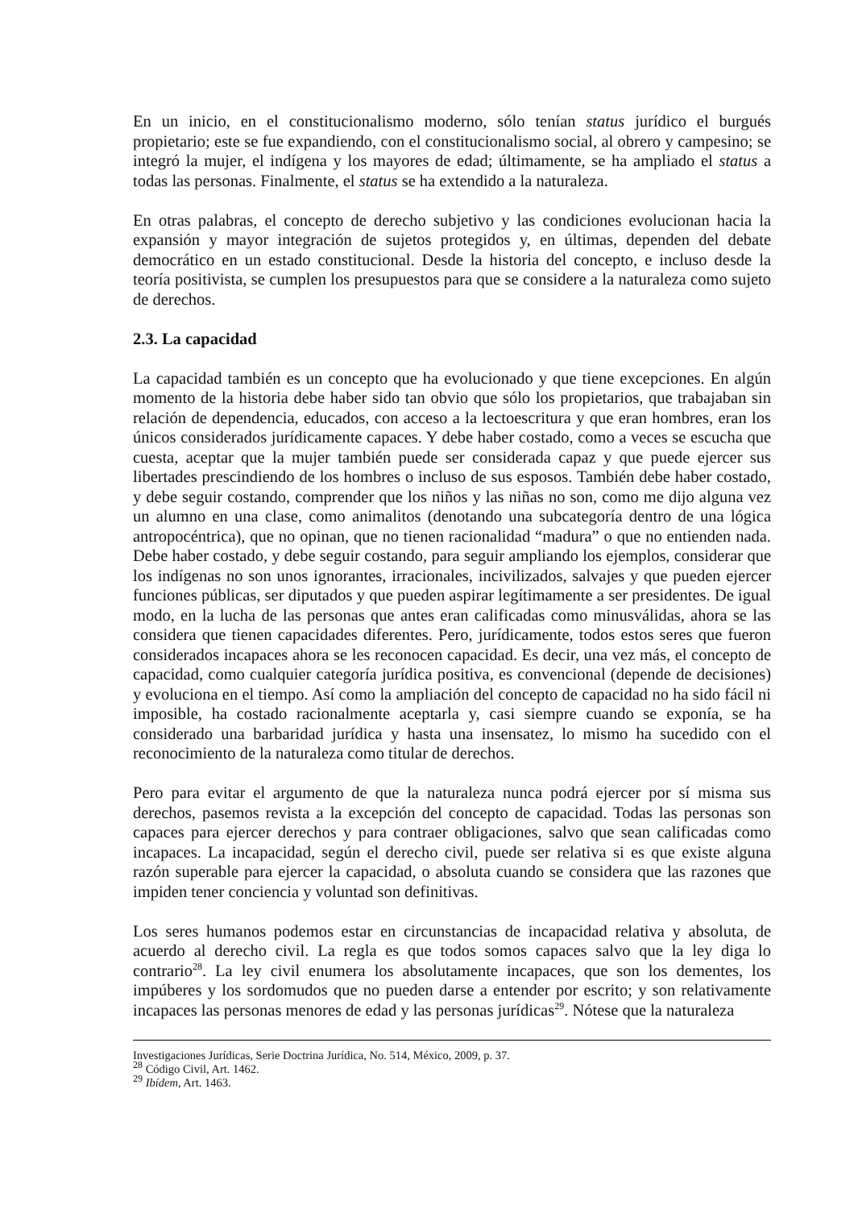En un inicio, en el constitucionalismo moderno, sólo tenían status jurídico el burgués propietario; este se fue expandiendo, con el constitucionalismo social, al obrero y campesino; se integró la mujer, el indígena y los mayores de edad; últimamente, se ha ampliado el status a todas las personas. Finalmente, el status se ha extendido a la naturaleza.
En otras palabras, el concepto de derecho subjetivo y las condiciones evolucionan hacia la expansión y mayor integración de sujetos protegidos y, en últimas, dependen del debate democrático en un estado constitucional. Desde la historia del concepto, e incluso desde la teoría positivista, se cumplen los presupuestos para que se considere a la naturaleza como sujeto de derechos.
2.3. La capacidad
La capacidad también es un concepto que ha evolucionado y que tiene excepciones. En algún momento de la historia debe haber sido tan obvio que sólo los propietarios, que trabajaban sin relación de dependencia, educados, con acceso a la lectoescritura y que eran hombres, eran los únicos considerados jurídicamente capaces. Y debe haber costado, como a veces se escucha que cuesta, aceptar que la mujer también puede ser considerada capaz y que puede ejercer sus libertades prescindiendo de los hombres o incluso de sus esposos. También debe haber costado, y debe seguir costando, comprender que los niños y las niñas no son, como me dijo alguna vez un alumno en una clase, como animalitos (denotando una subcategoría dentro de una lógica antropocéntrica), que no opinan, que no tienen racionalidad “madura” o que no entienden nada. Debe haber costado, y debe seguir costando, para seguir ampliando los ejemplos, considerar que los indígenas no son unos ignorantes, irracionales, incivilizados, salvajes y que pueden ejercer funciones públicas, ser diputados y que pueden aspirar legítimamente a ser presidentes. De igual modo, en la lucha de las personas que antes eran calificadas como minusválidas, ahora se las considera que tienen capacidades diferentes. Pero, jurídicamente, todos estos seres que fueron considerados incapaces ahora se les reconocen capacidad. Es decir, una vez más, el concepto de capacidad, como cualquier categoría jurídica positiva, es convencional (depende de decisiones) y evoluciona en el tiempo. Así como la ampliación del concepto de capacidad no ha sido fácil ni imposible, ha costado racionalmente aceptarla y, casi siempre cuando se exponía, se ha considerado una barbaridad jurídica y hasta una insensatez, lo mismo ha sucedido con el reconocimiento de la naturaleza como titular de derechos.
Pero para evitar el argumento de que la naturaleza nunca podrá ejercer por sí misma sus derechos, pasemos revista a la excepción del concepto de capacidad. Todas las personas son capaces para ejercer derechos y para contraer obligaciones, salvo que sean calificadas como incapaces. La incapacidad, según el derecho civil, puede ser relativa si es que existe alguna razón superable para ejercer la capacidad, o absoluta cuando se considera que las razones que impiden tener conciencia y voluntad son definitivas.
Los seres humanos podemos estar en circunstancias de incapacidad relativa y absoluta, de acuerdo al derecho civil. La regla es que todos somos capaces salvo que la ley diga lo contrario<sup>28</sup>. La ley civil enumera los absolutamente incapaces, que son los dementes, los impúberes y los sordomudos que no pueden darse a entender por escrito; y son relativamente incapaces las personas menores de edad y las personas jurídicas<sup>29</sup>. Nótese que la naturaleza
Investigaciones Jurídicas, Serie Doctrina Jurídica, No. 514, México, 2009, p. 37.
<sup>28</sup> Código Civil, Art. 1462.
<sup>29</sup> Ibídem, Art. 1463.